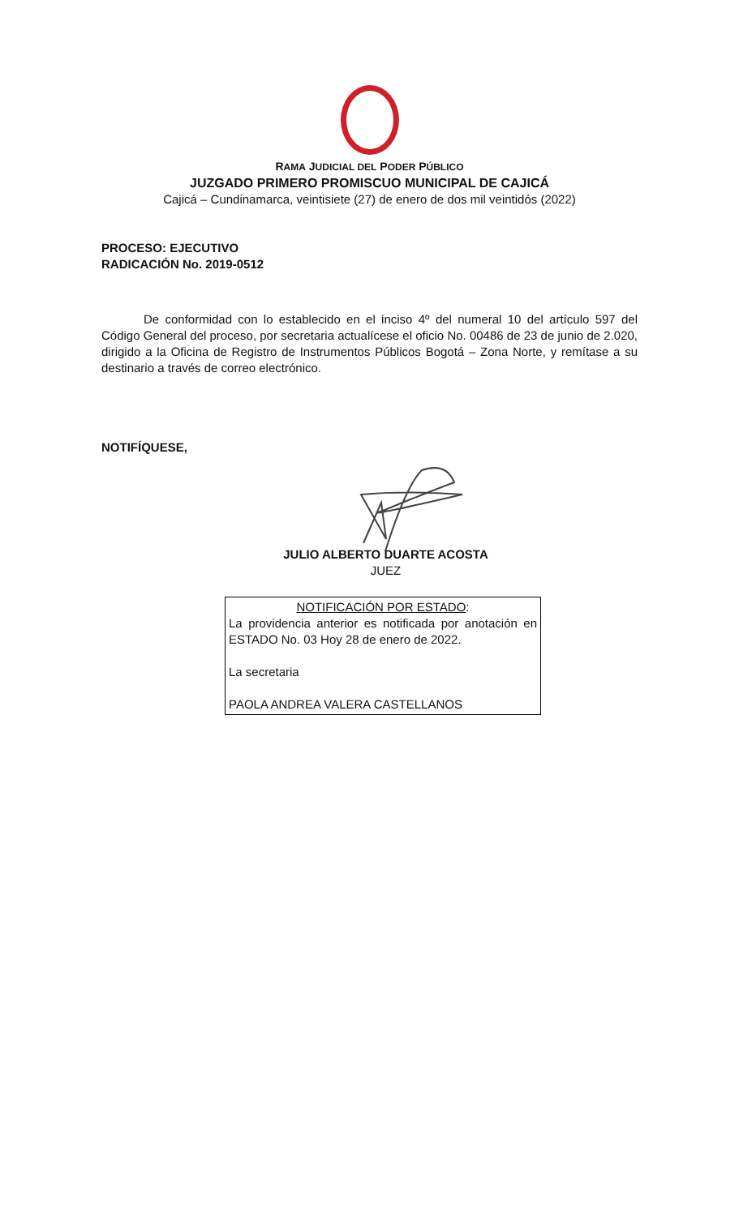RAMA JUDICIAL DEL PODER PÚBLICO
JUZGADO PRIMERO PROMISCUO MUNICIPAL DE CAJICÁ
Cajicá – Cundinamarca, veintisiete (27) de enero de dos mil veintidós (2022)
PROCESO: EJECUTIVO
RADICACIÓN No. 2019-0512
De conformidad con lo establecido en el inciso 4º del numeral 10 del artículo 597 del Código General del proceso, por secretaria actualícese el oficio No. 00486 de 23 de junio de 2.020, dirigido a la Oficina de Registro de Instrumentos Públicos Bogotá – Zona Norte, y remítase a su destinario a través de correo electrónico.
NOTIFÍQUESE,
JULIO ALBERTO DUARTE ACOSTA
JUEZ
NOTIFICACIÓN POR ESTADO:
La providencia anterior es notificada por anotación en ESTADO No. 03 Hoy 28 de enero de 2022.
La secretaria
PAOLA ANDREA VALERA CASTELLANOS